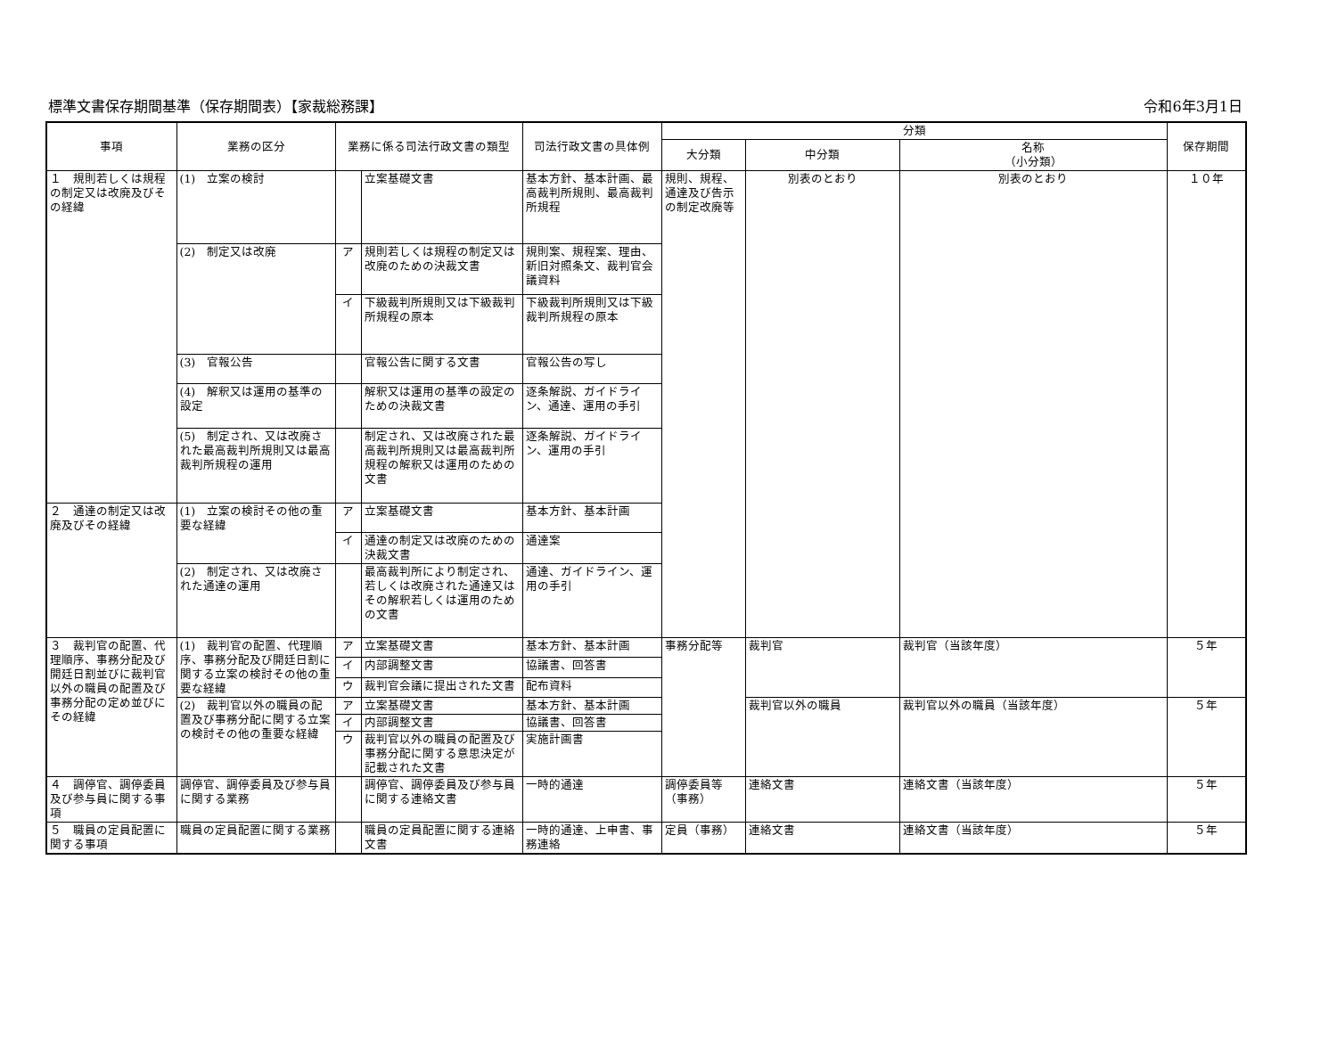標準文書保存期間基準（保存期間表）【家裁総務課】 令和6年3月1日
| 事項 | 業務の区分 | 業務に係る司法行政文書の類型 | | 司法行政文書の具体例 | 分類 | | | 保存期間 |
| --- | --- | --- | --- | --- | --- | --- | --- | --- |
| | | | | | 大分類 | 中分類 | 名称 （小分類） | |
| １ 規則若しくは規程の制定又は改廃及びその経緯 | (1) 立案の検討 | | 立案基礎文書 | 基本方針、基本計画、最高裁判所規則、最高裁判所規程 | 規則、規程、通達及び告示の制定改廃等 | 別表のとおり | 別表のとおり | １０年 |
| | (2) 制定又は改廃 | ア | 規則若しくは規程の制定又は改廃のための決裁文書 | 規則案、規程案、理由、新旧対照条文、裁判官会議資料 | | | | |
| | | イ | 下級裁判所規則又は下級裁判所規程の原本 | 下級裁判所規則又は下級裁判所規程の原本 | | | | |
| | (3) 官報公告 | | 官報公告に関する文書 | 官報公告の写し | | | | |
| | (4) 解釈又は運用の基準の設定 | | 解釈又は運用の基準の設定のための決裁文書 | 逐条解説、ガイドライン、通達、運用の手引 | | | | |
| | (5) 制定され、又は改廃された最高裁判所規則又は最高裁判所規程の運用 | | 制定され、又は改廃された最高裁判所規則又は最高裁判所規程の解釈又は運用のための文書 | 逐条解説、ガイドライン、運用の手引 | | | | |
| ２ 通達の制定又は改廃及びその経緯 | (1) 立案の検討その他の重要な経緯 | ア | 立案基礎文書 | 基本方針、基本計画 | | | | |
| | | イ | 通達の制定又は改廃のための決裁文書 | 通達案 | | | | |
| | (2) 制定され、又は改廃された通達の運用 | | 最高裁判所により制定され、若しくは改廃された通達又はその解釈若しくは運用のための文書 | 通達、ガイドライン、運用の手引 | | | | |
| ３ 裁判官の配置、代理順序、事務分配及び開廷日割並びに裁判官以外の職員の配置及び事務分配の定め並びにその経緯 | (1) 裁判官の配置、代理順序、事務分配及び開廷日割に関する立案の検討その他の重要な経緯 | ア | 立案基礎文書 | 基本方針、基本計画 | 事務分配等 | 裁判官 | 裁判官（当該年度） | ５年 |
| | | イ | 内部調整文書 | 協議書、回答書 | | | | |
| | | ウ | 裁判官会議に提出された文書 | 配布資料 | | | | |
| | (2) 裁判官以外の職員の配置及び事務分配に関する立案の検討その他の重要な経緯 | ア | 立案基礎文書 | 基本方針、基本計画 | | 裁判官以外の職員 | 裁判官以外の職員（当該年度） | ５年 |
| | | イ | 内部調整文書 | 協議書、回答書 | | | | |
| | | ウ | 裁判官以外の職員の配置及び事務分配に関する意思決定が記載された文書 | 実施計画書 | | | | |
| ４ 調停官、調停委員及び参与員に関する事項 | 調停官、調停委員及び参与員に関する業務 | | 調停官、調停委員及び参与員に関する連絡文書 | 一時的通達 | 調停委員等（事務） | 連絡文書 | 連絡文書（当該年度） | ５年 |
| ５ 職員の定員配置に関する事項 | 職員の定員配置に関する業務 | | 職員の定員配置に関する連絡文書 | 一時的通達、上申書、事務連絡 | 定員（事務） | 連絡文書 | 連絡文書（当該年度） | ５年 |